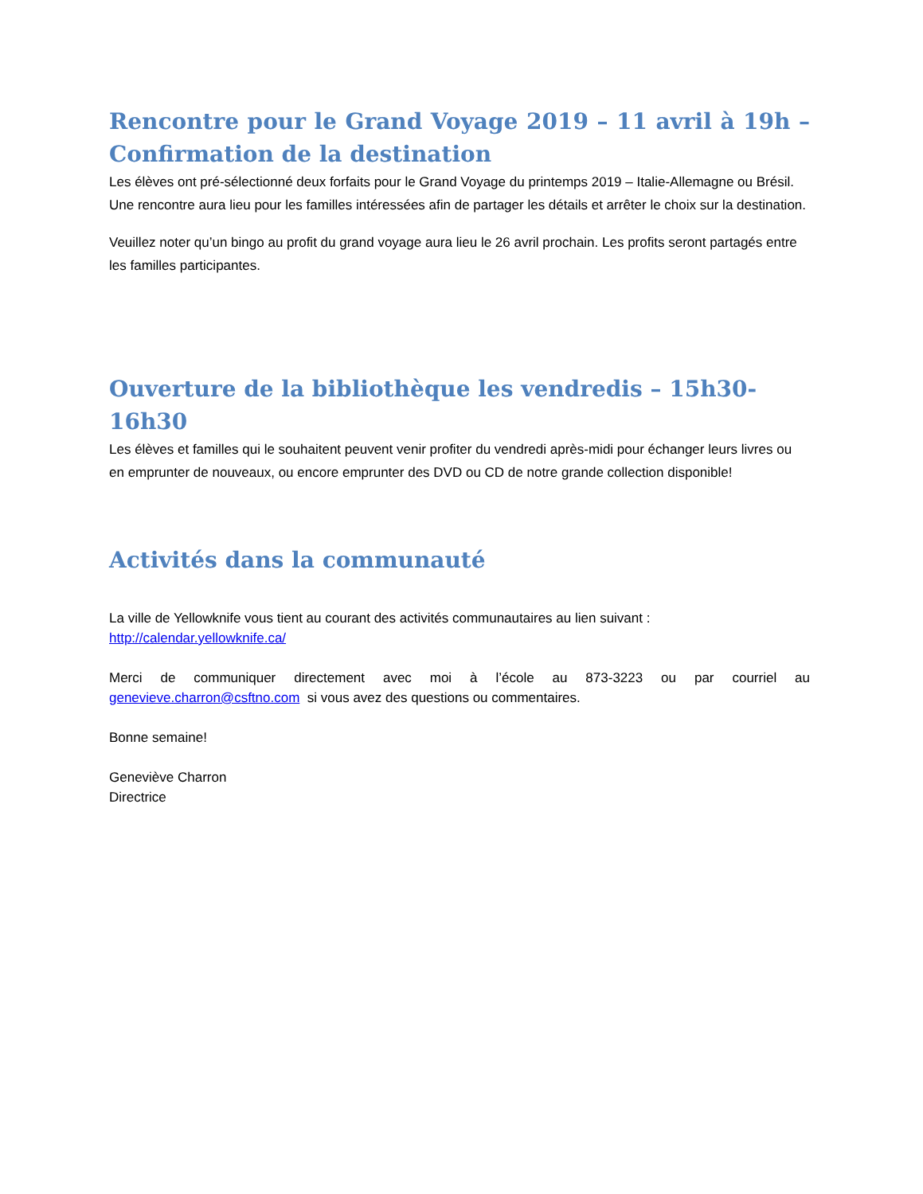Rencontre pour le Grand Voyage 2019 – 11 avril à 19h –
Confirmation de la destination
Les élèves ont pré-sélectionné deux forfaits pour le Grand Voyage du printemps 2019 – Italie-Allemagne ou Brésil. Une rencontre aura lieu pour les familles intéressées afin de partager les détails et arrêter le choix sur la destination.
Veuillez noter qu’un bingo au profit du grand voyage aura lieu le 26 avril prochain. Les profits seront partagés entre les familles participantes.
Ouverture de la bibliothèque les vendredis – 15h30-16h30
Les élèves et familles qui le souhaitent peuvent venir profiter du vendredi après-midi pour échanger leurs livres ou en emprunter de nouveaux, ou encore emprunter des DVD ou CD de notre grande collection disponible!
Activités dans la communauté
La ville de Yellowknife vous tient au courant des activités communautaires au lien suivant :
http://calendar.yellowknife.ca/
Merci de communiquer directement avec moi à l’école au 873-3223 ou par courriel au
genevieve.charron@csftno.com si vous avez des questions ou commentaires.
Bonne semaine!
Geneviève Charron
Directrice